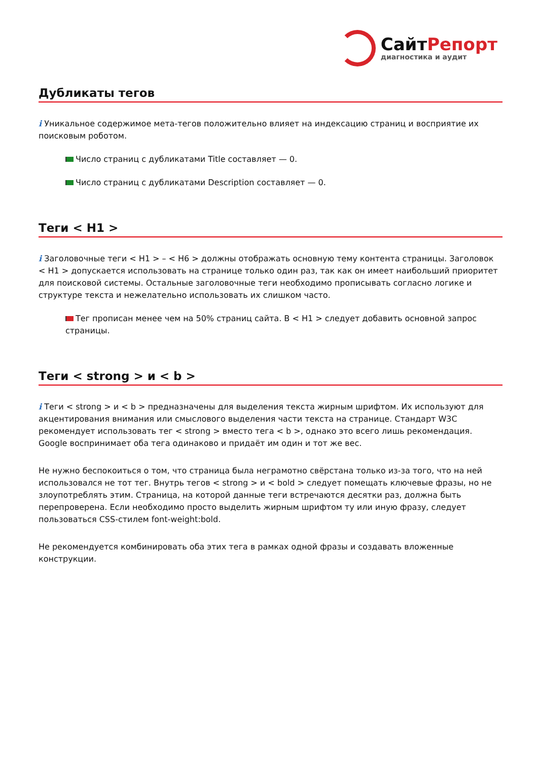СайтРепорт
диагностика и аудит
Дубликаты тегов
i Уникальное содержимое мета-тегов положительно влияет на индексацию страниц и восприятие их поисковым роботом.
Число страниц с дубликатами Title составляет — 0.
Число страниц с дубликатами Description составляет — 0.
Теги < H1 >
i Заголовочные теги < H1 > – < H6 > должны отображать основную тему контента страницы. Заголовок < H1 > допускается использовать на странице только один раз, так как он имеет наибольший приоритет для поисковой системы. Остальные заголовочные теги необходимо прописывать согласно логике и структуре текста и нежелательно использовать их слишком часто.
Тег прописан менее чем на 50% страниц сайта. В < H1 > следует добавить основной запрос страницы.
Теги < strong > и < b >
i Теги < strong > и < b > предназначены для выделения текста жирным шрифтом. Их используют для акцентирования внимания или смыслового выделения части текста на странице. Стандарт W3C рекомендует использовать тег < strong > вместо тега < b >, однако это всего лишь рекомендация. Google воспринимает оба тега одинаково и придаёт им один и тот же вес.
Не нужно беспокоиться о том, что страница была неграмотно свёрстана только из-за того, что на ней использовался не тот тег. Внутрь тегов < strong > и < bold > следует помещать ключевые фразы, но не злоупотреблять этим. Страница, на которой данные теги встречаются десятки раз, должна быть перепроверена. Если необходимо просто выделить жирным шрифтом ту или иную фразу, следует пользоваться CSS-стилем font-weight:bold.
Не рекомендуется комбинировать оба этих тега в рамках одной фразы и создавать вложенные конструкции.